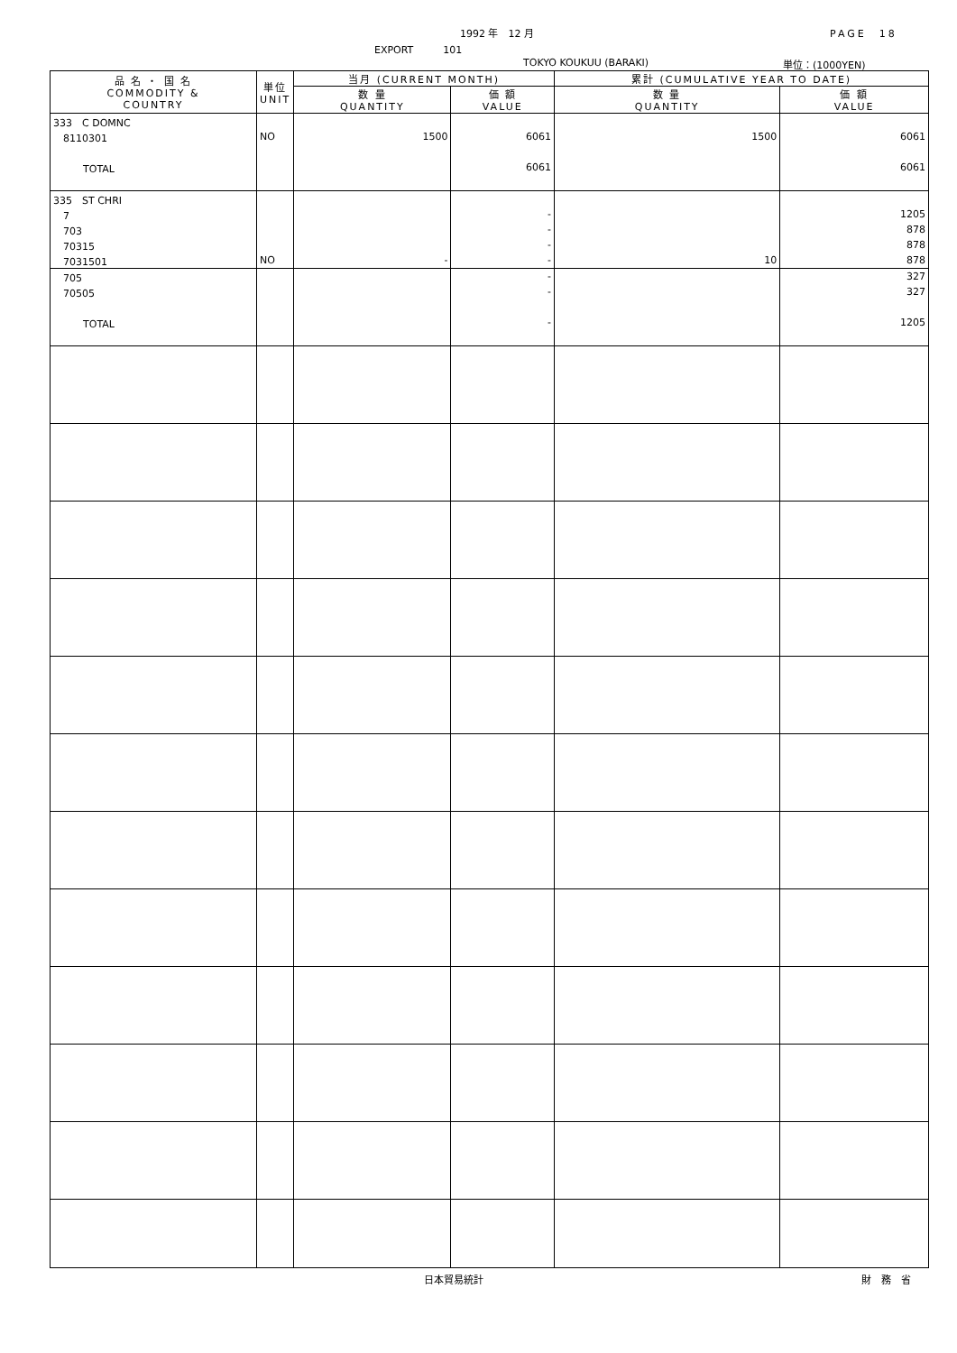1992 年　12 月 PAGE　18
EXPORT　　　101
TOKYO KOUKUU (BARAKI) 単位：(1000YEN)
| 品 名 ・ 国 名 COMMODITY & COUNTRY | 単位 UNIT | 当月 (CURRENT MONTH) | | 累計 (CUMULATIVE YEAR TO DATE) | |
| --- | --- | --- | --- | --- | --- |
| | | 数 量 QUANTITY | 価 額 VALUE | 数 量 QUANTITY | 価 額 VALUE |
| 333 C DOMNC | | | | | |
| 8110301 | NO | 1500 | 6061 | 1500 | 6061 |
| TOTAL | | | 6061 | | 6061 |
| 335 ST CHRI | | | | | |
| 7 | | | - | | 1205 |
| 703 | | | - | | 878 |
| 70315 | | | - | | 878 |
| 7031501 | NO | - | - | 10 | 878 |
| 705 | | | - | | 327 |
| 70505 | | | - | | 327 |
| TOTAL | | | - | | 1205 |
日本貿易統計 財　務　省